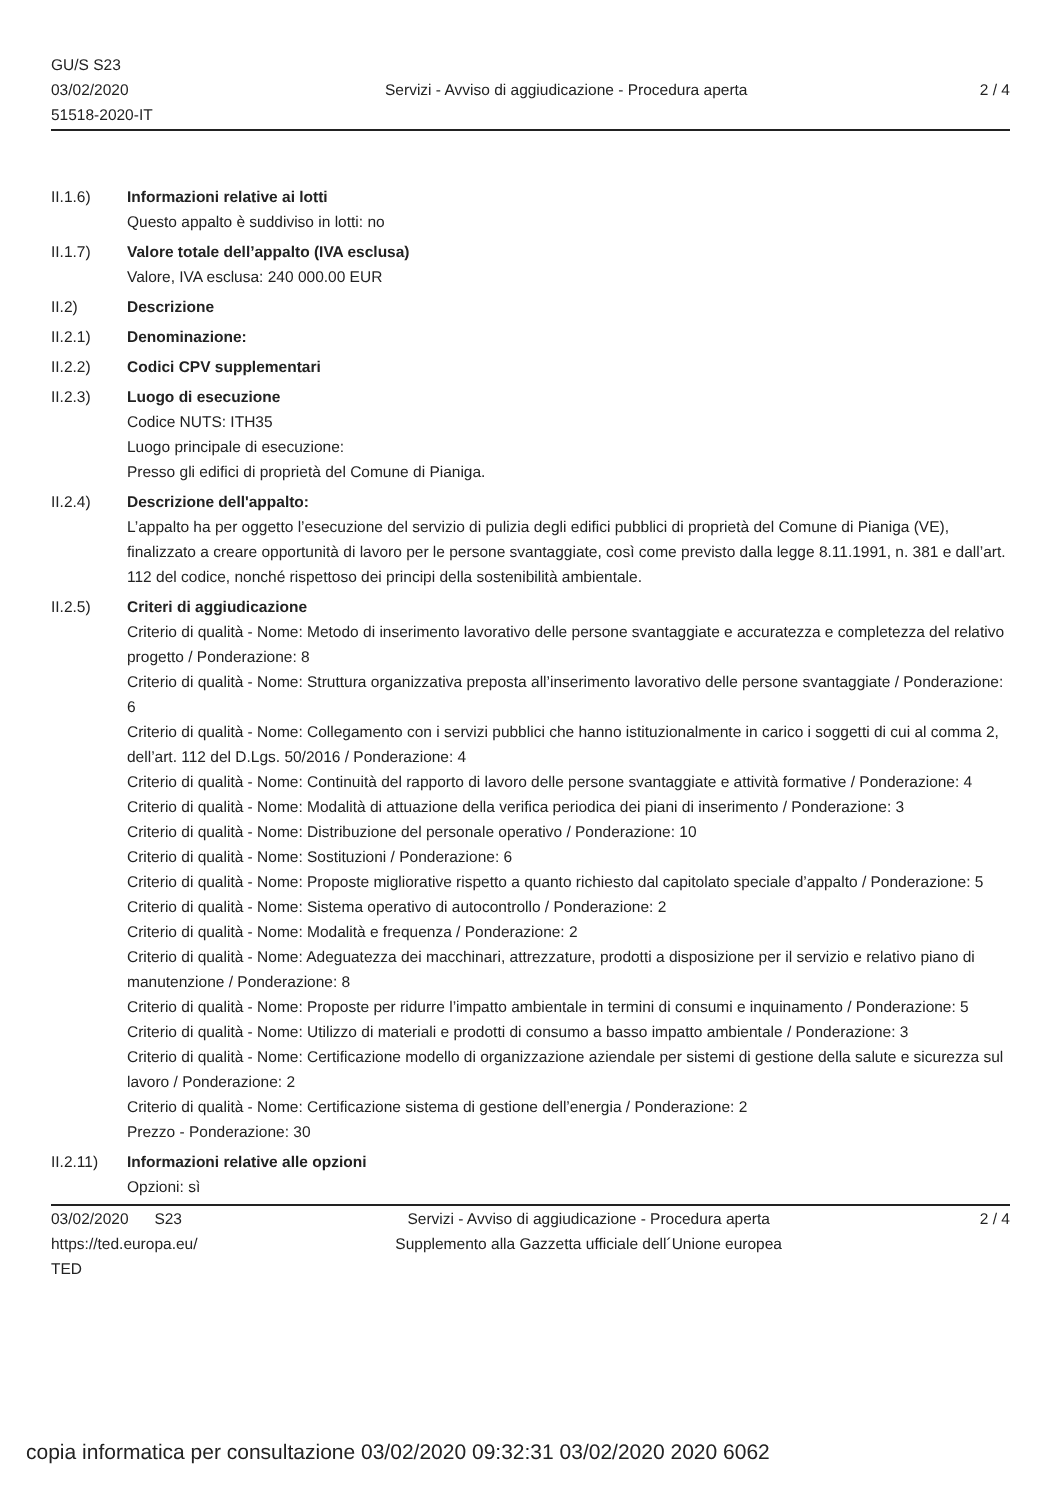GU/S S23
03/02/2020
51518-2020-IT
Servizi - Avviso di aggiudicazione - Procedura aperta
2 / 4
II.1.6) Informazioni relative ai lotti
Questo appalto è suddiviso in lotti: no
II.1.7) Valore totale dell’appalto (IVA esclusa)
Valore, IVA esclusa: 240 000.00 EUR
II.2) Descrizione
II.2.1) Denominazione:
II.2.2) Codici CPV supplementari
II.2.3) Luogo di esecuzione
Codice NUTS: ITH35
Luogo principale di esecuzione:
Presso gli edifici di proprietà del Comune di Pianiga.
II.2.4) Descrizione dell'appalto:
L’appalto ha per oggetto l’esecuzione del servizio di pulizia degli edifici pubblici di proprietà del Comune di Pianiga (VE), finalizzato a creare opportunità di lavoro per le persone svantaggiate, così come previsto dalla legge 8.11.1991, n. 381 e dall’art. 112 del codice, nonché rispettoso dei principi della sostenibilità ambientale.
II.2.5) Criteri di aggiudicazione
Criterio di qualità - Nome: Metodo di inserimento lavorativo delle persone svantaggiate e accuratezza e completezza del relativo progetto / Ponderazione: 8
Criterio di qualità - Nome: Struttura organizzativa preposta all’inserimento lavorativo delle persone svantaggiate / Ponderazione: 6
Criterio di qualità - Nome: Collegamento con i servizi pubblici che hanno istituzionalmente in carico i soggetti di cui al comma 2, dell’art. 112 del D.Lgs. 50/2016 / Ponderazione: 4
Criterio di qualità - Nome: Continuità del rapporto di lavoro delle persone svantaggiate e attività formative / Ponderazione: 4
Criterio di qualità - Nome: Modalità di attuazione della verifica periodica dei piani di inserimento / Ponderazione: 3
Criterio di qualità - Nome: Distribuzione del personale operativo / Ponderazione: 10
Criterio di qualità - Nome: Sostituzioni / Ponderazione: 6
Criterio di qualità - Nome: Proposte migliorative rispetto a quanto richiesto dal capitolato speciale d’appalto / Ponderazione: 5
Criterio di qualità - Nome: Sistema operativo di autocontrollo / Ponderazione: 2
Criterio di qualità - Nome: Modalità e frequenza / Ponderazione: 2
Criterio di qualità - Nome: Adeguatezza dei macchinari, attrezzature, prodotti a disposizione per il servizio e relativo piano di manutenzione / Ponderazione: 8
Criterio di qualità - Nome: Proposte per ridurre l’impatto ambientale in termini di consumi e inquinamento / Ponderazione: 5
Criterio di qualità - Nome: Utilizzo di materiali e prodotti di consumo a basso impatto ambientale / Ponderazione: 3
Criterio di qualità - Nome: Certificazione modello di organizzazione aziendale per sistemi di gestione della salute e sicurezza sul lavoro / Ponderazione: 2
Criterio di qualità - Nome: Certificazione sistema di gestione dell’energia / Ponderazione: 2
Prezzo - Ponderazione: 30
II.2.11) Informazioni relative alle opzioni
Opzioni: sì
03/02/2020 S23
https://ted.europa.eu/
TED
Servizi - Avviso di aggiudicazione - Procedura aperta
Supplemento alla Gazzetta ufficiale dell´Unione europea
2 / 4
copia informatica per consultazione 03/02/2020 09:32:31 03/02/2020 2020 6062